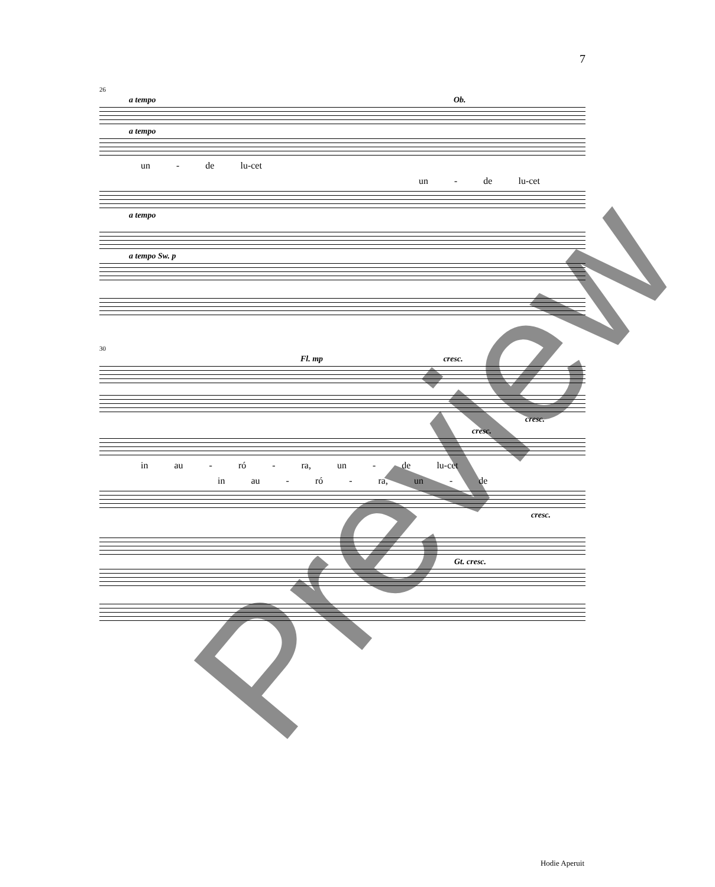7
26
a tempo Ob.
a tempo
un - de lu-cet
un - de lu-cet
a tempo
a tempo Sw. p
30
Fl. mp cresc.
cresc.
cresc.
in au - ró - ra, un - de lu-cet
in au - ró - ra, un - de
cresc.
Gt. cresc.
Hodie Aperuit
Preview